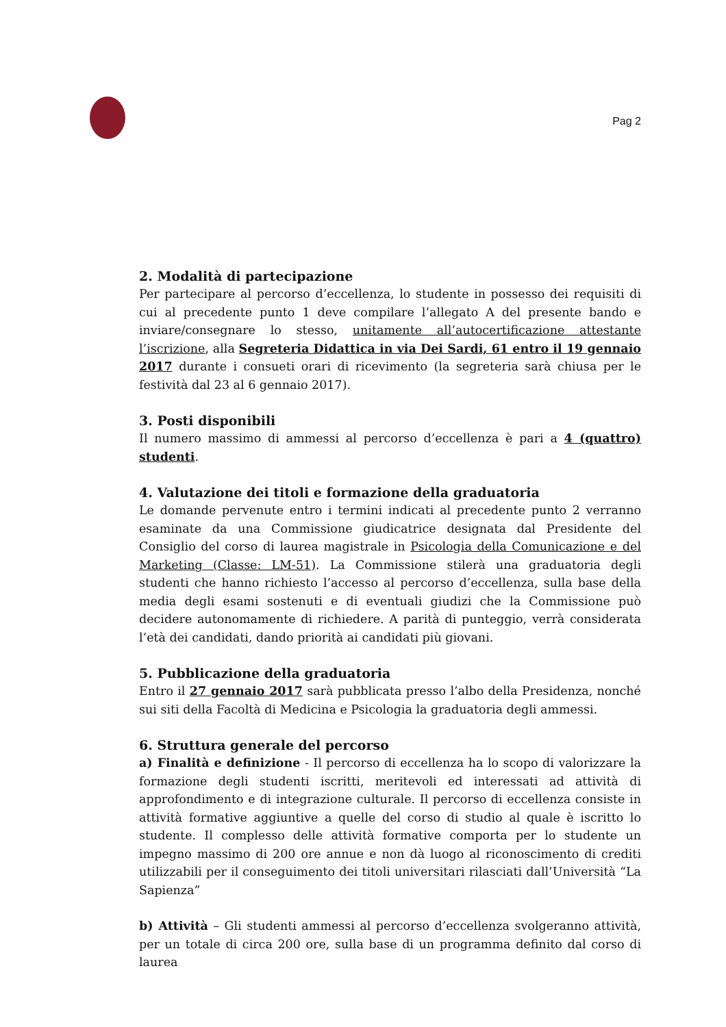Pag 2
2. Modalità di partecipazione
Per partecipare al percorso d’eccellenza, lo studente in possesso dei requisiti di cui al precedente punto 1 deve compilare l’allegato A del presente bando e inviare/consegnare lo stesso, unitamente all’autocertificazione attestante l’iscrizione, alla Segreteria Didattica in via Dei Sardi, 61 entro il 19 gennaio 2017 durante i consueti orari di ricevimento (la segreteria sarà chiusa per le festività dal 23 al 6 gennaio 2017).
3. Posti disponibili
Il numero massimo di ammessi al percorso d’eccellenza è pari a 4 (quattro) studenti.
4. Valutazione dei titoli e formazione della graduatoria
Le domande pervenute entro i termini indicati al precedente punto 2 verranno esaminate da una Commissione giudicatrice designata dal Presidente del Consiglio del corso di laurea magistrale in Psicologia della Comunicazione e del Marketing (Classe: LM-51). La Commissione stilerà una graduatoria degli studenti che hanno richiesto l’accesso al percorso d’eccellenza, sulla base della media degli esami sostenuti e di eventuali giudizi che la Commissione può decidere autonomamente di richiedere. A parità di punteggio, verrà considerata l’età dei candidati, dando priorità ai candidati più giovani.
5. Pubblicazione della graduatoria
Entro il 27 gennaio 2017 sarà pubblicata presso l’albo della Presidenza, nonché sui siti della Facoltà di Medicina e Psicologia la graduatoria degli ammessi.
6. Struttura generale del percorso
a) Finalità e definizione - Il percorso di eccellenza ha lo scopo di valorizzare la formazione degli studenti iscritti, meritevoli ed interessati ad attività di approfondimento e di integrazione culturale. Il percorso di eccellenza consiste in attività formative aggiuntive a quelle del corso di studio al quale è iscritto lo studente. Il complesso delle attività formative comporta per lo studente un impegno massimo di 200 ore annue e non dà luogo al riconoscimento di crediti utilizzabili per il conseguimento dei titoli universitari rilasciati dall’Università “La Sapienza”
b) Attività – Gli studenti ammessi al percorso d’eccellenza svolgeranno attività, per un totale di circa 200 ore, sulla base di un programma definito dal corso di laurea